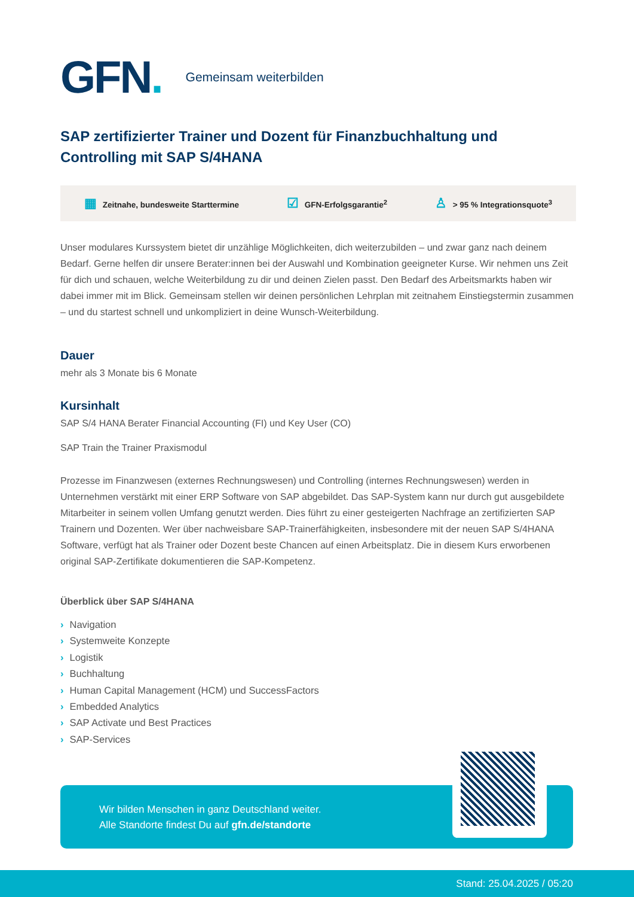GFN.
Gemeinsam weiterbilden
SAP zertifizierter Trainer und Dozent für Finanzbuchhaltung und Controlling mit SAP S/4HANA
▦ Zeitnahe, bundesweite Starttermine
☑ GFN-Erfolgsgarantie<sup>2</sup>
♙ > 95 % Integrationsquote<sup>3</sup>
Unser modulares Kurssystem bietet dir unzählige Möglichkeiten, dich weiterzubilden – und zwar ganz nach deinem Bedarf. Gerne helfen dir unsere Berater:innen bei der Auswahl und Kombination geeigneter Kurse. Wir nehmen uns Zeit für dich und schauen, welche Weiterbildung zu dir und deinen Zielen passt. Den Bedarf des Arbeitsmarkts haben wir dabei immer mit im Blick. Gemeinsam stellen wir deinen persönlichen Lehrplan mit zeitnahem Einstiegstermin zusammen – und du startest schnell und unkompliziert in deine Wunsch-Weiterbildung.
Dauer
mehr als 3 Monate bis 6 Monate
Kursinhalt
SAP S/4 HANA Berater Financial Accounting (FI) und Key User (CO)
SAP Train the Trainer Praxismodul
Prozesse im Finanzwesen (externes Rechnungswesen) und Controlling (internes Rechnungswesen) werden in Unternehmen verstärkt mit einer ERP Software von SAP abgebildet. Das SAP-System kann nur durch gut ausgebildete Mitarbeiter in seinem vollen Umfang genutzt werden. Dies führt zu einer gesteigerten Nachfrage an zertifizierten SAP Trainern und Dozenten. Wer über nachweisbare SAP-Trainerfähigkeiten, insbesondere mit der neuen SAP S/4HANA Software, verfügt hat als Trainer oder Dozent beste Chancen auf einen Arbeitsplatz. Die in diesem Kurs erworbenen original SAP-Zertifikate dokumentieren die SAP-Kompetenz.
Überblick über SAP S/4HANA
› Navigation
› Systemweite Konzepte
› Logistik
› Buchhaltung
› Human Capital Management (HCM) und SuccessFactors
› Embedded Analytics
› SAP Activate und Best Practices
› SAP-Services
Wir bilden Menschen in ganz Deutschland weiter.
Alle Standorte findest Du auf gfn.de/standorte
Stand: 25.04.2025 / 05:20